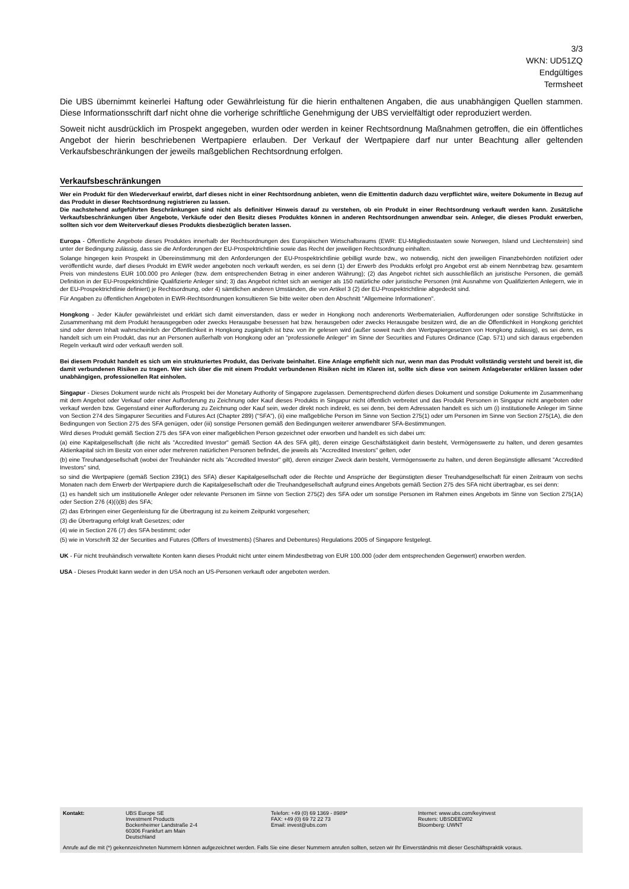3/3
WKN: UD51ZQ
Endgültiges
Termsheet
Die UBS übernimmt keinerlei Haftung oder Gewährleistung für die hierin enthaltenen Angaben, die aus unabhängigen Quellen stammen. Diese Informationsschrift darf nicht ohne die vorherige schriftliche Genehmigung der UBS vervielfältigt oder reproduziert werden.
Soweit nicht ausdrücklich im Prospekt angegeben, wurden oder werden in keiner Rechtsordnung Maßnahmen getroffen, die ein öffentliches Angebot der hierin beschriebenen Wertpapiere erlauben. Der Verkauf der Wertpapiere darf nur unter Beachtung aller geltenden Verkaufsbeschränkungen der jeweils maßgeblichen Rechtsordnung erfolgen.
Verkaufsbeschränkungen
Wer ein Produkt für den Wiederverkauf erwirbt, darf dieses nicht in einer Rechtsordnung anbieten, wenn die Emittentin dadurch dazu verpflichtet wäre, weitere Dokumente in Bezug auf das Produkt in dieser Rechtsordnung registrieren zu lassen.
Die nachstehend aufgeführten Beschränkungen sind nicht als definitiver Hinweis darauf zu verstehen, ob ein Produkt in einer Rechtsordnung verkauft werden kann. Zusätzliche Verkaufsbeschränkungen über Angebote, Verkäufe oder den Besitz dieses Produktes können in anderen Rechtsordnungen anwendbar sein. Anleger, die dieses Produkt erwerben, sollten sich vor dem Weiterverkauf dieses Produkts diesbezüglich beraten lassen.
Europa - Öffentliche Angebote dieses Produktes innerhalb der Rechtsordnungen des Europäischen Wirtschaftsraums (EWR: EU-Mitgliedsstaaten sowie Norwegen, Island und Liechtenstein) sind unter der Bedingung zulässig, dass sie die Anforderungen der EU-Prospektrichtlinie sowie das Recht der jeweiligen Rechtsordnung einhalten.
Solange hingegen kein Prospekt in Übereinstimmung mit den Anforderungen der EU-Prospektrichtlinie gebilligt wurde bzw., wo notwendig, nicht den jeweiligen Finanzbehörden notifiziert oder veröffentlicht wurde, darf dieses Produkt im EWR weder angeboten noch verkauft werden, es sei denn (1) der Erwerb des Produkts erfolgt pro Angebot erst ab einem Nennbetrag bzw. gesamtem Preis von mindestens EUR 100.000 pro Anleger (bzw. dem entsprechenden Betrag in einer anderen Währung); (2) das Angebot richtet sich ausschließlich an juristische Personen, die gemäß Definition in der EU-Prospektrichtlinie Qualifizierte Anleger sind; 3) das Angebot richtet sich an weniger als 150 natürliche oder juristische Personen (mit Ausnahme von Qualifizierten Anlegern, wie in der EU-Prospektrichtlinie definiert) je Rechtsordnung, oder 4) sämtlichen anderen Umständen, die von Artikel 3 (2) der EU-Prospektrichtlinie abgedeckt sind.
Für Angaben zu öffentlichen Angeboten in EWR-Rechtsordnungen konsultieren Sie bitte weiter oben den Abschnitt "Allgemeine Informationen".
Hongkong - Jeder Käufer gewährleistet und erklärt sich damit einverstanden, dass er weder in Hongkong noch anderenorts Werbematerialien, Aufforderungen oder sonstige Schriftstücke in Zusammenhang mit dem Produkt herausgegeben oder zwecks Herausgabe besessen hat bzw. herausgeben oder zwecks Herausgabe besitzen wird, die an die Öffentlichkeit in Hongkong gerichtet sind oder deren Inhalt wahrscheinlich der Öffentlichkeit in Hongkong zugänglich ist bzw. von ihr gelesen wird (außer soweit nach den Wertpapiergesetzen von Hongkong zulässig), es sei denn, es handelt sich um ein Produkt, das nur an Personen außerhalb von Hongkong oder an "professionelle Anleger" im Sinne der Securities and Futures Ordinance (Cap. 571) und sich daraus ergebenden Regeln verkauft wird oder verkauft werden soll.
Bei diesem Produkt handelt es sich um ein strukturiertes Produkt, das Derivate beinhaltet. Eine Anlage empfiehlt sich nur, wenn man das Produkt vollständig versteht und bereit ist, die damit verbundenen Risiken zu tragen. Wer sich über die mit einem Produkt verbundenen Risiken nicht im Klaren ist, sollte sich diese von seinem Anlageberater erklären lassen oder unabhängigen, professionellen Rat einholen.
Singapur - Dieses Dokument wurde nicht als Prospekt bei der Monetary Authority of Singapore zugelassen. Dementsprechend dürfen dieses Dokument und sonstige Dokumente im Zusammenhang mit dem Angebot oder Verkauf oder einer Aufforderung zu Zeichnung oder Kauf dieses Produkts in Singapur nicht öffentlich verbreitet und das Produkt Personen in Singapur nicht angeboten oder verkauf werden bzw. Gegenstand einer Aufforderung zu Zeichnung oder Kauf sein, weder direkt noch indirekt, es sei denn, bei dem Adressaten handelt es sich um (i) institutionelle Anleger im Sinne von Section 274 des Singapurer Securities and Futures Act (Chapter 289) ("SFA"), (ii) eine maßgebliche Person im Sinne von Section 275(1) oder um Personen im Sinne von Section 275(1A), die den Bedingungen von Section 275 des SFA genügen, oder (iii) sonstige Personen gemäß den Bedingungen weiterer anwendbarer SFA-Bestimmungen.
Wird dieses Produkt gemäß Section 275 des SFA von einer maßgeblichen Person gezeichnet oder erworben und handelt es sich dabei um:
(a) eine Kapitalgesellschaft (die nicht als "Accredited Investor" gemäß Section 4A des SFA gilt), deren einzige Geschäftstätigkeit darin besteht, Vermögenswerte zu halten, und deren gesamtes Aktienkapital sich im Besitz von einer oder mehreren natürlichen Personen befindet, die jeweils als "Accredited Investors" gelten, oder
(b) eine Treuhandgesellschaft (wobei der Treuhänder nicht als "Accredited Investor" gilt), deren einziger Zweck darin besteht, Vermögenswerte zu halten, und deren Begünstigte alllesamt "Accredited Investors" sind,
so sind die Wertpapiere (gemäß Section 239(1) des SFA) dieser Kapitalgesellschaft oder die Rechte und Ansprüche der Begünstigten dieser Treuhandgesellschaft für einen Zeitraum von sechs Monaten nach dem Erwerb der Wertpapiere durch die Kapitalgesellschaft oder die Treuhandgesellschaft aufgrund eines Angebots gemäß Section 275 des SFA nicht übertragbar, es sei denn:
(1) es handelt sich um institutionelle Anleger oder relevante Personen im Sinne von Section 275(2) des SFA oder um sonstige Personen im Rahmen eines Angebots im Sinne von Section 275(1A) oder Section 276 (4)(i)(B) des SFA;
(2) das Erbringen einer Gegenleistung für die Übertragung ist zu keinem Zeitpunkt vorgesehen;
(3) die Übertragung erfolgt kraft Gesetzes; oder
(4) wie in Section 276 (7) des SFA bestimmt; oder
(5) wie in Vorschrift 32 der Securities and Futures (Offers of Investments) (Shares and Debentures) Regulations 2005 of Singapore festgelegt.
UK - Für nicht treuhändisch verwaltete Konten kann dieses Produkt nicht unter einem Mindestbetrag von EUR 100.000 (oder dem entsprechenden Gegenwert) erworben werden.
USA - Dieses Produkt kann weder in den USA noch an US-Personen verkauft oder angeboten werden.
| Kontakt: | UBS Europe SE Investment Products Bockenheimer Landstraße 2-4 60306 Frankfurt am Main Deutschland | Telefon: +49 (0) 69 1369 - 8989* FAX: +49 (0) 69 72 22 73 Email: invest@ubs.com | Internet: www.ubs.com/keyinvest Reuters: UBSDEEW02 Bloomberg: UWNT |
Anrufe auf die mit (*) gekennzeichneten Nummern können aufgezeichnet werden. Falls Sie eine dieser Nummern anrufen sollten, setzen wir Ihr Einverständnis mit dieser Geschäftspraktik voraus.